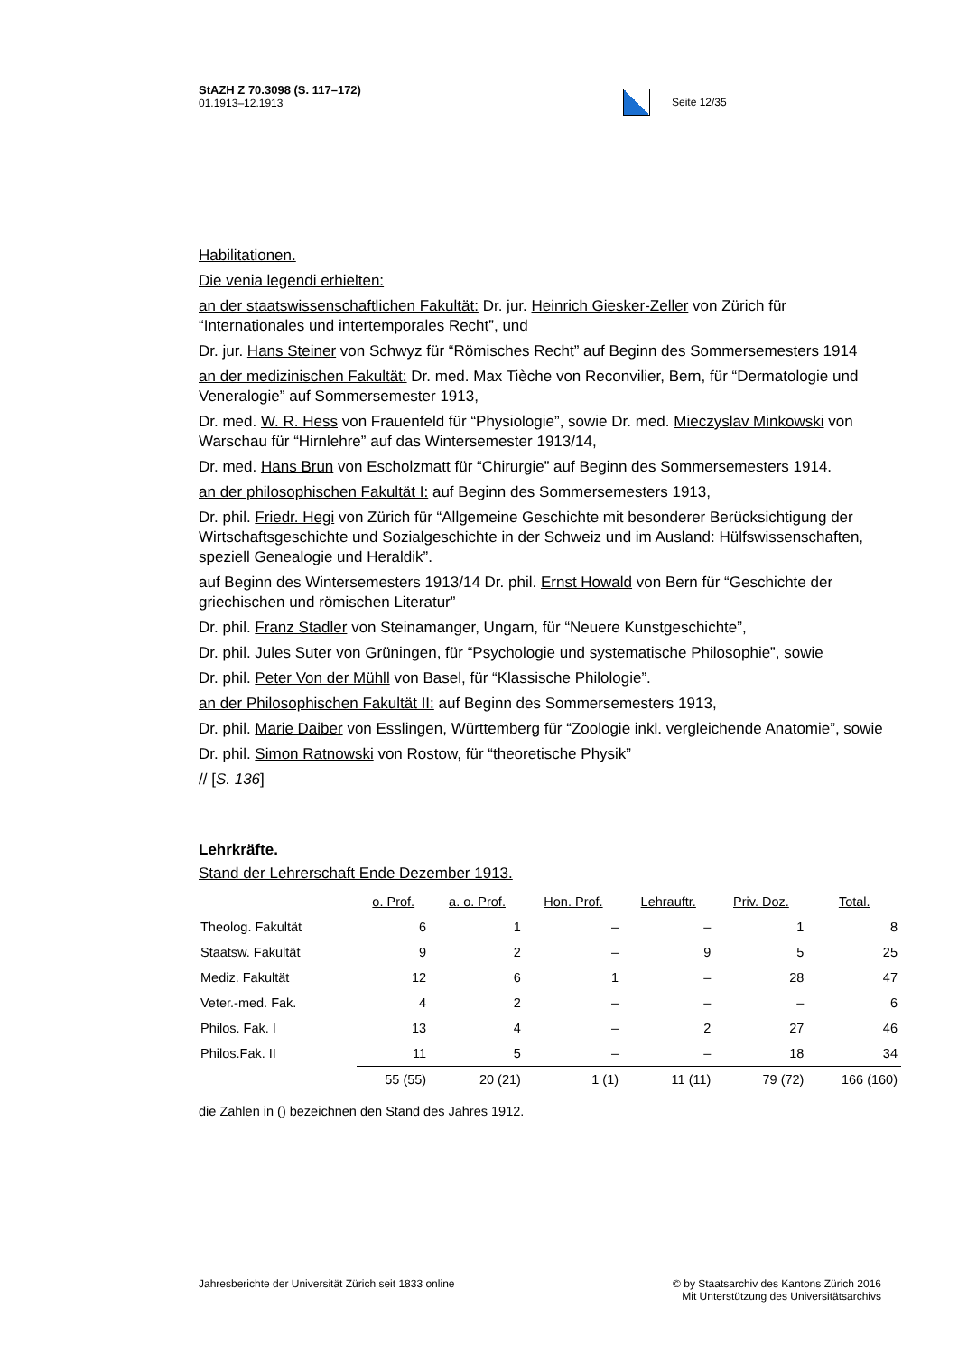StAZH Z 70.3098 (S. 117–172)
01.1913–12.1913
Seite 12/35
Habilitationen.
Die venia legendi erhielten:
an der staatswissenschaftlichen Fakultät: Dr. jur. Heinrich Giesker-Zeller von Zürich für “Internationales und intertemporales Recht”, und
Dr. jur. Hans Steiner von Schwyz für “Römisches Recht” auf Beginn des Sommersemesters 1914
an der medizinischen Fakultät: Dr. med. Max Tièche von Reconvilier, Bern, für “Dermatologie und Veneralogie” auf Sommersemester 1913,
Dr. med. W. R. Hess von Frauenfeld für “Physiologie”, sowie Dr. med. Mieczyslav Minkowski von Warschau für “Hirnlehre” auf das Wintersemester 1913/14,
Dr. med. Hans Brun von Escholzmatt für “Chirurgie” auf Beginn des Sommersemesters 1914.
an der philosophischen Fakultät I: auf Beginn des Sommersemesters 1913,
Dr. phil. Friedr. Hegi von Zürich für “Allgemeine Geschichte mit besonderer Berücksichtigung der Wirtschaftsgeschichte und Sozialgeschichte in der Schweiz und im Ausland: Hülfswissenschaften, speziell Genealogie und Heraldik”.
auf Beginn des Wintersemesters 1913/14 Dr. phil. Ernst Howald von Bern für “Geschichte der griechischen und römischen Literatur”
Dr. phil. Franz Stadler von Steinamanger, Ungarn, für “Neuere Kunstgeschichte”,
Dr. phil. Jules Suter von Grüningen, für “Psychologie und systematische Philosophie”, sowie
Dr. phil. Peter Von der Mühll von Basel, für “Klassische Philologie”.
an der Philosophischen Fakultät II: auf Beginn des Sommersemesters 1913,
Dr. phil. Marie Daiber von Esslingen, Württemberg für “Zoologie inkl. vergleichende Anatomie”, sowie
Dr. phil. Simon Ratnowski von Rostow, für “theoretische Physik”
// [S. 136]
Lehrkräfte.
Stand der Lehrerschaft Ende Dezember 1913.
| | o. Prof. | a. o. Prof. | Hon. Prof. | Lehrauftr. | Priv. Doz. | Total. |
| Theolog. Fakultät | 6 | 1 | – | – | 1 | 8 |
| Staatsw. Fakultät | 9 | 2 | – | 9 | 5 | 25 |
| Mediz. Fakultät | 12 | 6 | 1 | – | 28 | 47 |
| Veter.-med. Fak. | 4 | 2 | – | – | – | 6 |
| Philos. Fak. I | 13 | 4 | – | 2 | 27 | 46 |
| Philos.Fak. II | 11 | 5 | – | – | 18 | 34 |
| | 55 (55) | 20 (21) | 1 (1) | 11 (11) | 79 (72) | 166 (160) |
die Zahlen in () bezeichnen den Stand des Jahres 1912.
Jahresberichte der Universität Zürich seit 1833 online
© by Staatsarchiv des Kantons Zürich 2016
Mit Unterstützung des Universitätsarchivs